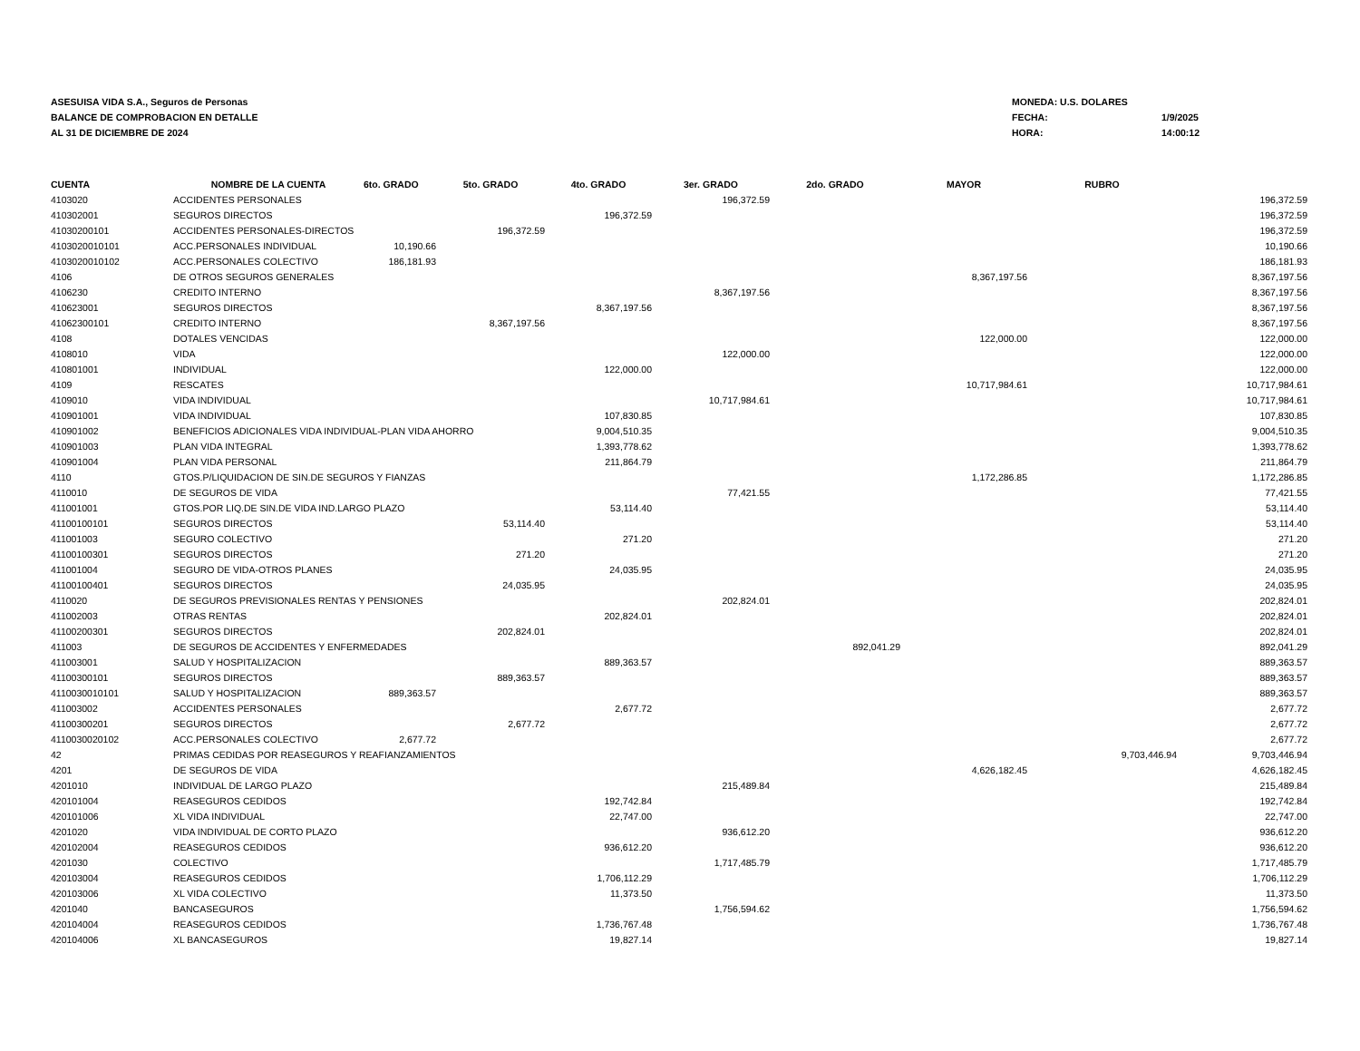ASESUISA VIDA S.A., Seguros de Personas
BALANCE DE COMPROBACION EN DETALLE
AL 31 DE DICIEMBRE DE 2024
MONEDA: U.S. DOLARES
FECHA: 1/9/2025
HORA: 14:00:12
| CUENTA | NOMBRE DE LA CUENTA | 6to. GRADO | 5to. GRADO | 4to. GRADO | 3er. GRADO | 2do. GRADO | MAYOR | RUBRO | |
| --- | --- | --- | --- | --- | --- | --- | --- | --- | --- |
| 4103020 | ACCIDENTES PERSONALES | | | | 196,372.59 | | | | 196,372.59 |
| 410302001 | SEGUROS DIRECTOS | | | 196,372.59 | | | | | 196,372.59 |
| 41030200101 | ACCIDENTES PERSONALES-DIRECTOS | | 196,372.59 | | | | | | 196,372.59 |
| 4103020010101 | ACC.PERSONALES INDIVIDUAL | 10,190.66 | | | | | | | 10,190.66 |
| 4103020010102 | ACC.PERSONALES COLECTIVO | 186,181.93 | | | | | | | 186,181.93 |
| 4106 | DE OTROS SEGUROS GENERALES | | | | | | 8,367,197.56 | | 8,367,197.56 |
| 4106230 | CREDITO INTERNO | | | | 8,367,197.56 | | | | 8,367,197.56 |
| 410623001 | SEGUROS DIRECTOS | | | 8,367,197.56 | | | | | 8,367,197.56 |
| 41062300101 | CREDITO INTERNO | | 8,367,197.56 | | | | | | 8,367,197.56 |
| 4108 | DOTALES VENCIDAS | | | | | | 122,000.00 | | 122,000.00 |
| 4108010 | VIDA | | | | 122,000.00 | | | | 122,000.00 |
| 410801001 | INDIVIDUAL | | | 122,000.00 | | | | | 122,000.00 |
| 4109 | RESCATES | | | | | | 10,717,984.61 | | 10,717,984.61 |
| 4109010 | VIDA INDIVIDUAL | | | | 10,717,984.61 | | | | 10,717,984.61 |
| 410901001 | VIDA INDIVIDUAL | | | 107,830.85 | | | | | 107,830.85 |
| 410901002 | BENEFICIOS ADICIONALES VIDA INDIVIDUAL-PLAN VIDA AHORRO | | | 9,004,510.35 | | | | | 9,004,510.35 |
| 410901003 | PLAN VIDA INTEGRAL | | | 1,393,778.62 | | | | | 1,393,778.62 |
| 410901004 | PLAN VIDA PERSONAL | | | 211,864.79 | | | | | 211,864.79 |
| 4110 | GTOS.P/LIQUIDACION DE SIN.DE SEGUROS Y FIANZAS | | | | | | 1,172,286.85 | | 1,172,286.85 |
| 4110010 | DE SEGUROS DE VIDA | | | | 77,421.55 | | | | 77,421.55 |
| 411001001 | GTOS.POR LIQ.DE SIN.DE VIDA IND.LARGO PLAZO | | | 53,114.40 | | | | | 53,114.40 |
| 41100100101 | SEGUROS DIRECTOS | | 53,114.40 | | | | | | 53,114.40 |
| 411001003 | SEGURO COLECTIVO | | | 271.20 | | | | | 271.20 |
| 41100100301 | SEGUROS DIRECTOS | | 271.20 | | | | | | 271.20 |
| 411001004 | SEGURO DE VIDA-OTROS PLANES | | | 24,035.95 | | | | | 24,035.95 |
| 41100100401 | SEGUROS DIRECTOS | | 24,035.95 | | | | | | 24,035.95 |
| 4110020 | DE SEGUROS PREVISIONALES RENTAS Y PENSIONES | | | | 202,824.01 | | | | 202,824.01 |
| 411002003 | OTRAS RENTAS | | | 202,824.01 | | | | | 202,824.01 |
| 41100200301 | SEGUROS DIRECTOS | | 202,824.01 | | | | | | 202,824.01 |
| 411003 | DE SEGUROS DE ACCIDENTES Y ENFERMEDADES | | | | | 892,041.29 | | | 892,041.29 |
| 411003001 | SALUD Y HOSPITALIZACION | | | 889,363.57 | | | | | 889,363.57 |
| 41100300101 | SEGUROS DIRECTOS | | 889,363.57 | | | | | | 889,363.57 |
| 4110030010101 | SALUD Y HOSPITALIZACION | 889,363.57 | | | | | | | 889,363.57 |
| 411003002 | ACCIDENTES PERSONALES | | | 2,677.72 | | | | | 2,677.72 |
| 41100300201 | SEGUROS DIRECTOS | | 2,677.72 | | | | | | 2,677.72 |
| 4110030020102 | ACC.PERSONALES COLECTIVO | 2,677.72 | | | | | | | 2,677.72 |
| 42 | PRIMAS CEDIDAS POR REASEGUROS Y REAFIANZAMIENTOS | | | | | | | 9,703,446.94 | 9,703,446.94 |
| 4201 | DE SEGUROS DE VIDA | | | | | | 4,626,182.45 | | 4,626,182.45 |
| 4201010 | INDIVIDUAL DE LARGO PLAZO | | | | 215,489.84 | | | | 215,489.84 |
| 420101004 | REASEGUROS CEDIDOS | | | 192,742.84 | | | | | 192,742.84 |
| 420101006 | XL VIDA INDIVIDUAL | | | 22,747.00 | | | | | 22,747.00 |
| 4201020 | VIDA INDIVIDUAL DE CORTO PLAZO | | | | 936,612.20 | | | | 936,612.20 |
| 420102004 | REASEGUROS CEDIDOS | | | 936,612.20 | | | | | 936,612.20 |
| 4201030 | COLECTIVO | | | | 1,717,485.79 | | | | 1,717,485.79 |
| 420103004 | REASEGUROS CEDIDOS | | | 1,706,112.29 | | | | | 1,706,112.29 |
| 420103006 | XL VIDA COLECTIVO | | | 11,373.50 | | | | | 11,373.50 |
| 4201040 | BANCASEGUROS | | | | 1,756,594.62 | | | | 1,756,594.62 |
| 420104004 | REASEGUROS CEDIDOS | | | 1,736,767.48 | | | | | 1,736,767.48 |
| 420104006 | XL BANCASEGUROS | | | 19,827.14 | | | | | 19,827.14 |